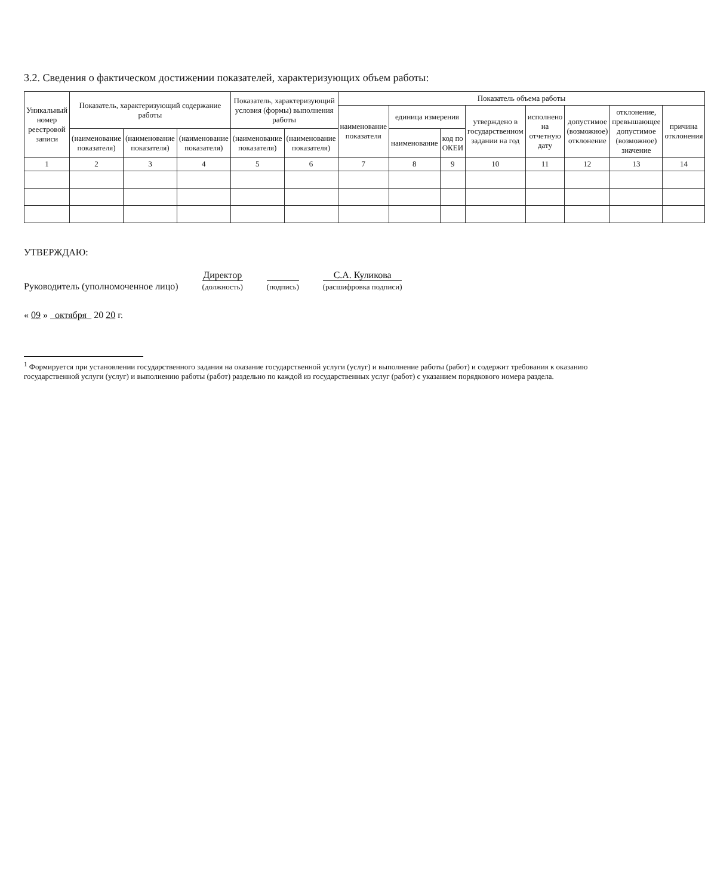3.2. Сведения о фактическом достижении показателей, характеризующих объем работы:
| Уникальный номер реестровой записи | Показатель, характеризующий содержание работы | | | Показатель, характеризующий условия (формы) выполнения работы | | Показатель объема работы | | | | | | | |
| --- | --- | --- | --- | --- | --- | --- | --- | --- | --- | --- | --- | --- | --- |
| | | | | | | наименование показателя | единица измерения | | утверждено в государственном задании на год | исполнено на отчетную дату | допустимое (возможное) отклонение | отклонение, превышающее допустимое (возможное) значение | причина отклонения |
| | (наименование показателя) | (наименование показателя) | (наименование показателя) | (наименование показателя) | (наименование показателя) | | наименование | код по ОКЕИ | | | | | |
| 1 | 2 | 3 | 4 | 5 | 6 | 7 | 8 | 9 | 10 | 11 | 12 | 13 | 14 |
УТВЕРЖДАЮ:
Руководитель (уполномоченное лицо)
Директор
(должность)
(подпись)
С.А. Куликова
(расшифровка подписи)
« 09 » октября 20 20 г.
<sup>1</sup> Формируется при установлении государственного задания на оказание государственной услуги (услуг) и выполнение работы (работ) и содержит требования к оказанию государственной услуги (услуг) и выполнению работы (работ) раздельно по каждой из государственных услуг (работ) с указанием порядкового номера раздела.